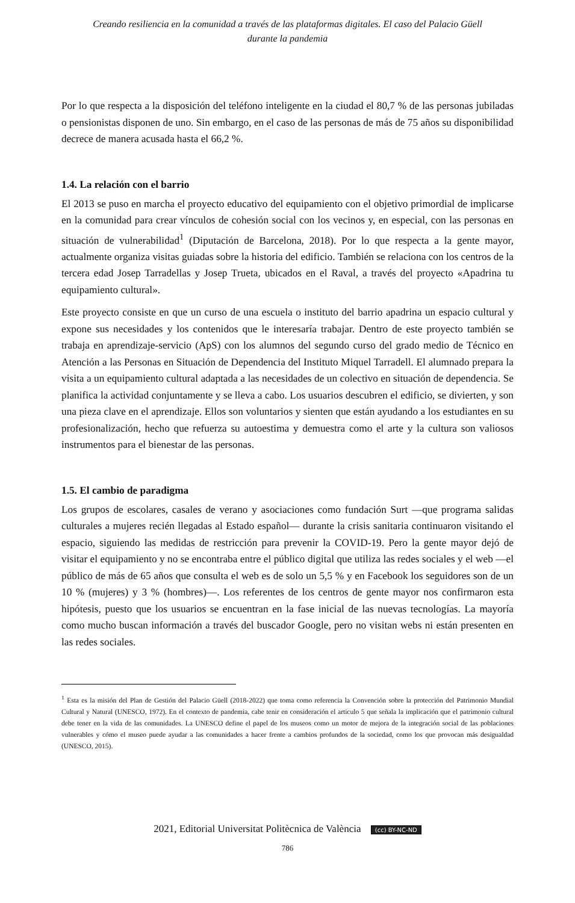Creando resiliencia en la comunidad a través de las plataformas digitales. El caso del Palacio Güell
durante la pandemia
Por lo que respecta a la disposición del teléfono inteligente en la ciudad el 80,7 % de las personas jubiladas o pensionistas disponen de uno. Sin embargo, en el caso de las personas de más de 75 años su disponibilidad decrece de manera acusada hasta el 66,2 %.
1.4. La relación con el barrio
El 2013 se puso en marcha el proyecto educativo del equipamiento con el objetivo primordial de implicarse en la comunidad para crear vínculos de cohesión social con los vecinos y, en especial, con las personas en situación de vulnerabilidad<sup>1</sup> (Diputación de Barcelona, 2018). Por lo que respecta a la gente mayor, actualmente organiza visitas guiadas sobre la historia del edificio. También se relaciona con los centros de la tercera edad Josep Tarradellas y Josep Trueta, ubicados en el Raval, a través del proyecto «Apadrina tu equipamiento cultural».
Este proyecto consiste en que un curso de una escuela o instituto del barrio apadrina un espacio cultural y expone sus necesidades y los contenidos que le interesaría trabajar. Dentro de este proyecto también se trabaja en aprendizaje-servicio (ApS) con los alumnos del segundo curso del grado medio de Técnico en Atención a las Personas en Situación de Dependencia del Instituto Miquel Tarradell. El alumnado prepara la visita a un equipamiento cultural adaptada a las necesidades de un colectivo en situación de dependencia. Se planifica la actividad conjuntamente y se lleva a cabo. Los usuarios descubren el edificio, se divierten, y son una pieza clave en el aprendizaje. Ellos son voluntarios y sienten que están ayudando a los estudiantes en su profesionalización, hecho que refuerza su autoestima y demuestra como el arte y la cultura son valiosos instrumentos para el bienestar de las personas.
1.5. El cambio de paradigma
Los grupos de escolares, casales de verano y asociaciones como fundación Surt —que programa salidas culturales a mujeres recién llegadas al Estado español— durante la crisis sanitaria continuaron visitando el espacio, siguiendo las medidas de restricción para prevenir la COVID-19. Pero la gente mayor dejó de visitar el equipamiento y no se encontraba entre el público digital que utiliza las redes sociales y el web —el público de más de 65 años que consulta el web es de solo un 5,5 % y en Facebook los seguidores son de un 10 % (mujeres) y 3 % (hombres)—. Los referentes de los centros de gente mayor nos confirmaron esta hipótesis, puesto que los usuarios se encuentran en la fase inicial de las nuevas tecnologías. La mayoría como mucho buscan información a través del buscador Google, pero no visitan webs ni están presenten en las redes sociales.
<sup>1</sup> Esta es la misión del Plan de Gestión del Palacio Güell (2018-2022) que toma como referencia la Convención sobre la protección del Patrimonio Mundial Cultural y Natural (UNESCO, 1972). En el contexto de pandemia, cabe tenir en consideración el articulo 5 que señala la implicación que el patrimonio cultural debe tener en la vida de las comunidades. La UNESCO define el papel de los museos como un motor de mejora de la integración social de las poblaciones vulnerables y cómo el museo puede ayudar a las comunidades a hacer frente a cambios profundos de la sociedad, como los que provocan más desigualdad (UNESCO, 2015).
2021, Editorial Universitat Politècnica de València (cc) BY-NC-ND
786